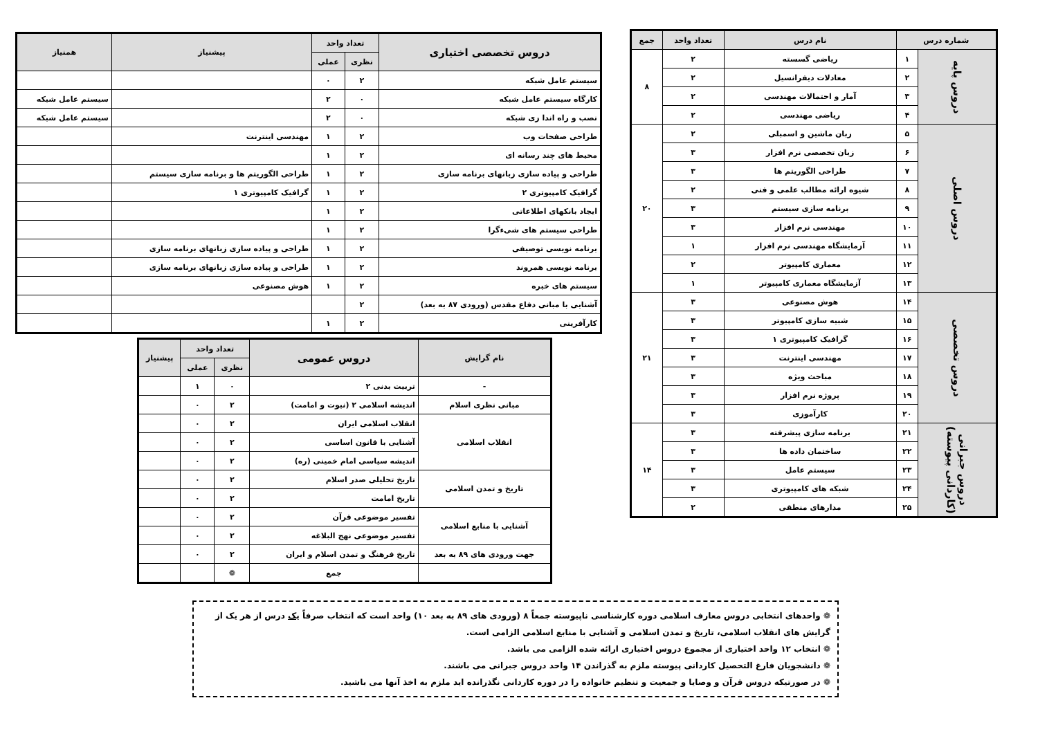| شماره درس | | نام درس | تعداد واحد | جمع |
| --- | --- | --- | --- | --- |
| دروس پایه | ۱ | ریاضی گسسته | ۲ | ۸ |
| | ۲ | معادلات دیفرانسیل | ۲ | |
| | ۳ | آمار و احتمالات مهندسی | ۲ | |
| | ۴ | ریاضی مهندسی | ۲ | |
| دروس اصلی | ۵ | زبان ماشین و اسمبلی | ۲ | ۲۰ |
| | ۶ | زبان تخصصی نرم افزار | ۳ | |
| | ۷ | طراحی الگوریتم ها | ۳ | |
| | ۸ | شیوه ارائه مطالب علمی و فنی | ۲ | |
| | ۹ | برنامه سازی سیستم | ۳ | |
| | ۱۰ | مهندسی نرم افزار | ۳ | |
| | ۱۱ | آزمایشگاه مهندسی نرم افزار | ۱ | |
| | ۱۲ | معماری کامپیوتر | ۲ | |
| | ۱۳ | آزمایشگاه معماری کامپیوتر | ۱ | |
| دروس تخصصی | ۱۴ | هوش مصنوعی | ۳ | ۲۱ |
| | ۱۵ | شبیه سازی کامپیوتر | ۳ | |
| | ۱۶ | گرافیک کامپیوتری ۱ | ۳ | |
| | ۱۷ | مهندسی اینترنت | ۳ | |
| | ۱۸ | مباحث ویژه | ۳ | |
| | ۱۹ | پروژه نرم افزار | ۳ | |
| | ۲۰ | کارآموزی | ۳ | |
| دروس جبرانی (کاردانی پیوسته) | ۲۱ | برنامه سازی پیشرفته | ۳ | ۱۴ |
| | ۲۲ | ساختمان داده ها | ۳ | |
| | ۲۳ | سیستم عامل | ۳ | |
| | ۲۴ | شبکه های کامپیوتری | ۳ | |
| | ۲۵ | مدارهای منطقی | ۲ | |
| دروس تخصصی اختیاری | تعداد واحد | | پیشنیاز | همنیاز |
| --- | --- | --- | --- | --- |
| | نظری | عملی | | |
| سیستم عامل شبکه | ۲ | ۰ | | |
| کارگاه سیستم عامل شبکه | ۰ | ۲ | | سیستم عامل شبکه |
| نصب و راه اندا زی شبکه | ۰ | ۲ | | سیستم عامل شبکه |
| طراحی صفحات وب | ۲ | ۱ | مهندسی اینترنت | |
| محیط های چند رسانه ای | ۲ | ۱ | | |
| طراحی و پیاده سازی زبانهای برنامه سازی | ۲ | ۱ | طراحی الگوریتم ها و برنامه سازی سیستم | |
| گرافیک کامپیوتری ۲ | ۲ | ۱ | گرافیک کامپیوتری ۱ | |
| ایجاد بانکهای اطلاعاتی | ۲ | ۱ | | |
| طراحی سیستم های شیءگرا | ۲ | ۱ | | |
| برنامه نویسی توصیفی | ۲ | ۱ | طراحی و پیاده سازی زبانهای برنامه سازی | |
| برنامه نویسی همروند | ۲ | ۱ | طراحی و پیاده سازی زبانهای برنامه سازی | |
| سیستم های خبره | ۲ | ۱ | هوش مصنوعی | |
| آشنایی با مبانی دفاع مقدس (ورودی ۸۷ به بعد) | ۲ | | | |
| کارآفرینی | ۲ | ۱ | | |
| نام گرایش | دروس عمومی | تعداد واحد | | پیشنیاز |
| --- | --- | --- | --- | --- |
| | | نظری | عملی | |
| - | تربیت بدنی ۲ | ۰ | ۱ | |
| مبانی نظری اسلام | اندیشه اسلامی ۲ (نبوت و امامت) | ۲ | ۰ | |
| انقلاب اسلامی | انقلاب اسلامی ایران | ۲ | ۰ | |
| | آشنایی با قانون اساسی | ۲ | ۰ | |
| | اندیشه سیاسی امام خمینی (ره) | ۲ | ۰ | |
| تاریخ و تمدن اسلامی | تاریخ تحلیلی صدر اسلام | ۲ | ۰ | |
| | تاریخ امامت | ۲ | ۰ | |
| آشنایی با منابع اسلامی | تفسیر موضوعی قرآن | ۲ | ۰ | |
| | تفسیر موضوعی نهج البلاغه | ۲ | ۰ | |
| جهت ورودی های ۸۹ به بعد | تاریخ فرهنگ و تمدن اسلام و ایران | ۲ | ۰ | |
| | جمع | ❁ | | |
❁ واحدهای انتخابی دروس معارف اسلامی دوره کارشناسی ناپیوسته جمعاً ۸ (ورودی های ۸۹ به بعد ۱۰) واحد است که انتخاب صرفاً یک درس از هر یک از گرایش های انقلاب اسلامی، تاریخ و تمدن اسلامی و آشنایی با منابع اسلامی الزامی است.
❁ انتخاب ۱۲ واحد اختیاری از مجموع دروس اختیاری ارائه شده الزامی می باشد.
❁ دانشجویان فارغ التحصیل کاردانی پیوسته ملزم به گذراندن ۱۴ واحد دروس جبرانی می باشند.
❁ در صورتیکه دروس قرآن و وصایا و جمعیت و تنظیم خانواده را در دوره کاردانی نگذرانده اید ملزم به اخذ آنها می باشید.